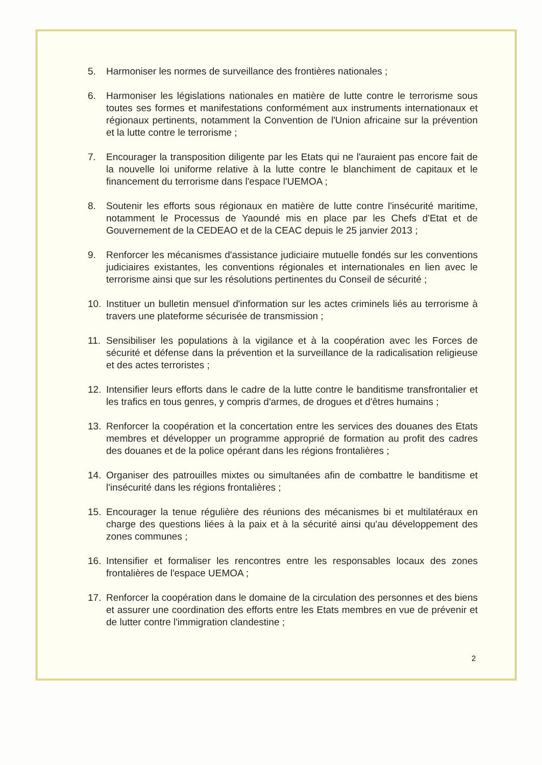5. Harmoniser les normes de surveillance des frontières nationales ;
6. Harmoniser les législations nationales en matière de lutte contre le terrorisme sous toutes ses formes et manifestations conformément aux instruments internationaux et régionaux pertinents, notamment la Convention de l'Union africaine sur la prévention et la lutte contre le terrorisme ;
7. Encourager la transposition diligente par les Etats qui ne l'auraient pas encore fait de la nouvelle loi uniforme relative à la lutte contre le blanchiment de capitaux et le financement du terrorisme dans l'espace l'UEMOA ;
8. Soutenir les efforts sous régionaux en matière de lutte contre l'insécurité maritime, notamment le Processus de Yaoundé mis en place par les Chefs d'Etat et de Gouvernement de la CEDEAO et de la CEAC depuis le 25 janvier 2013 ;
9. Renforcer les mécanismes d'assistance judiciaire mutuelle fondés sur les conventions judiciaires existantes, les conventions régionales et internationales en lien avec le terrorisme ainsi que sur les résolutions pertinentes du Conseil de sécurité ;
10. Instituer un bulletin mensuel d'information sur les actes criminels liés au terrorisme à travers une plateforme sécurisée de transmission ;
11. Sensibiliser les populations à la vigilance et à la coopération avec les Forces de sécurité et défense dans la prévention et la surveillance de la radicalisation religieuse et des actes terroristes ;
12. Intensifier leurs efforts dans le cadre de la lutte contre le banditisme transfrontalier et les trafics en tous genres, y compris d'armes, de drogues et d'êtres humains ;
13. Renforcer la coopération et la concertation entre les services des douanes des Etats membres et développer un programme approprié de formation au profit des cadres des douanes et de la police opérant dans les régions frontalières ;
14. Organiser des patrouilles mixtes ou simultanées afin de combattre le banditisme et l'insécurité dans les régions frontalières ;
15. Encourager la tenue régulière des réunions des mécanismes bi et multilatéraux en charge des questions liées à la paix et à la sécurité ainsi qu'au développement des zones communes ;
16. Intensifier et formaliser les rencontres entre les responsables locaux des zones frontalières de l'espace UEMOA ;
17. Renforcer la coopération dans le domaine de la circulation des personnes et des biens et assurer une coordination des efforts entre les Etats membres en vue de prévenir et de lutter contre l'immigration clandestine ;
2